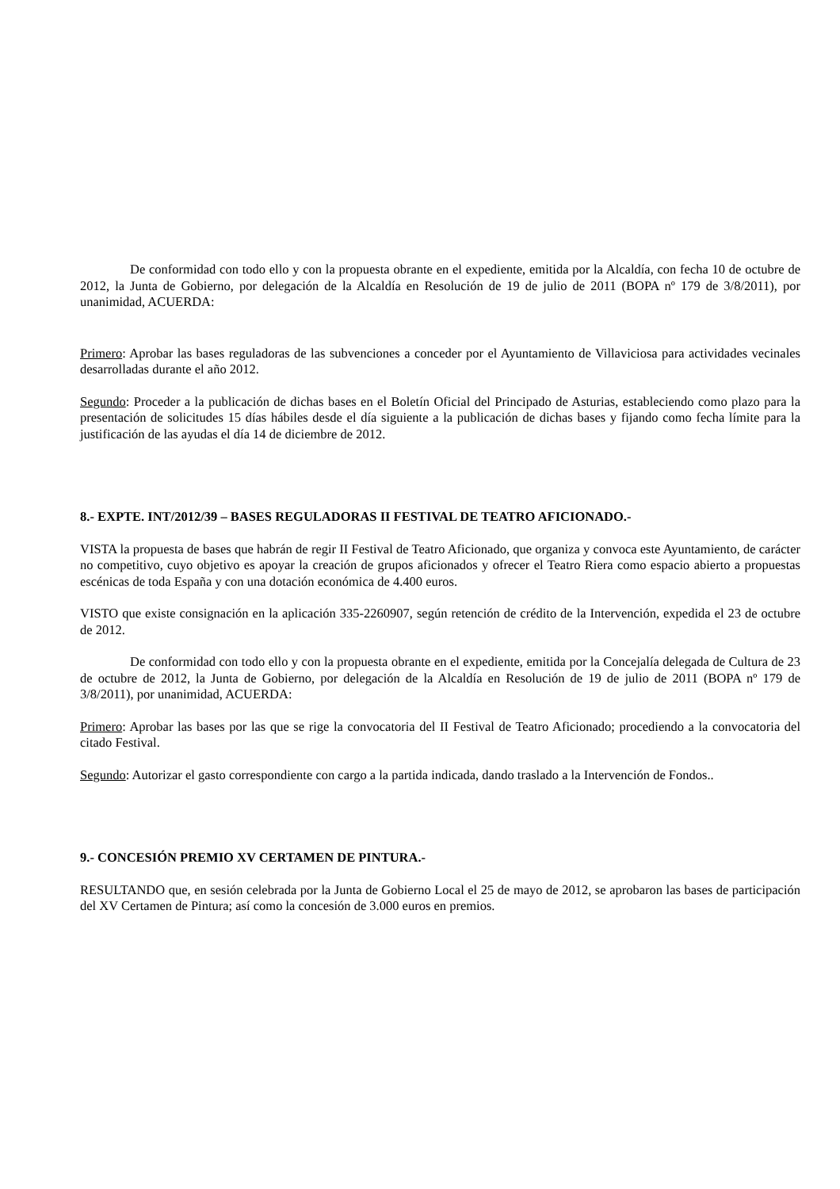De conformidad con todo ello y con la propuesta obrante en el expediente, emitida por la Alcaldía, con fecha 10 de octubre de 2012, la Junta de Gobierno, por delegación de la Alcaldía en Resolución de 19 de julio de 2011 (BOPA nº 179 de 3/8/2011), por unanimidad, ACUERDA:
Primero: Aprobar las bases reguladoras de las subvenciones a conceder por el Ayuntamiento de Villaviciosa para actividades vecinales desarrolladas durante el año 2012.
Segundo: Proceder a la publicación de dichas bases en el Boletín Oficial del Principado de Asturias, estableciendo como plazo para la presentación de solicitudes 15 días hábiles desde el día siguiente a la publicación de dichas bases y fijando como fecha límite para la justificación de las ayudas el día 14 de diciembre de 2012.
8.- EXPTE. INT/2012/39 – BASES REGULADORAS II FESTIVAL DE TEATRO AFICIONADO.-
VISTA la propuesta de bases que habrán de regir II Festival de Teatro Aficionado, que organiza y convoca este Ayuntamiento, de carácter no competitivo, cuyo objetivo es apoyar la creación de grupos aficionados y ofrecer el Teatro Riera como espacio abierto a propuestas escénicas de toda España y con una dotación económica de 4.400 euros.
VISTO que existe consignación en la aplicación 335-2260907, según retención de crédito de la Intervención, expedida el 23 de octubre de 2012.
De conformidad con todo ello y con la propuesta obrante en el expediente, emitida por la Concejalía delegada de Cultura de 23 de octubre de 2012, la Junta de Gobierno, por delegación de la Alcaldía en Resolución de 19 de julio de 2011 (BOPA nº 179 de 3/8/2011), por unanimidad, ACUERDA:
Primero: Aprobar las bases por las que se rige la convocatoria del II Festival de Teatro Aficionado; procediendo a la convocatoria del citado Festival.
Segundo: Autorizar el gasto correspondiente con cargo a la partida indicada, dando traslado a la Intervención de Fondos..
9.- CONCESIÓN PREMIO XV CERTAMEN DE PINTURA.-
RESULTANDO que, en sesión celebrada por la Junta de Gobierno Local el 25 de mayo de 2012, se aprobaron las bases de participación del XV Certamen de Pintura; así como la concesión de 3.000 euros en premios.